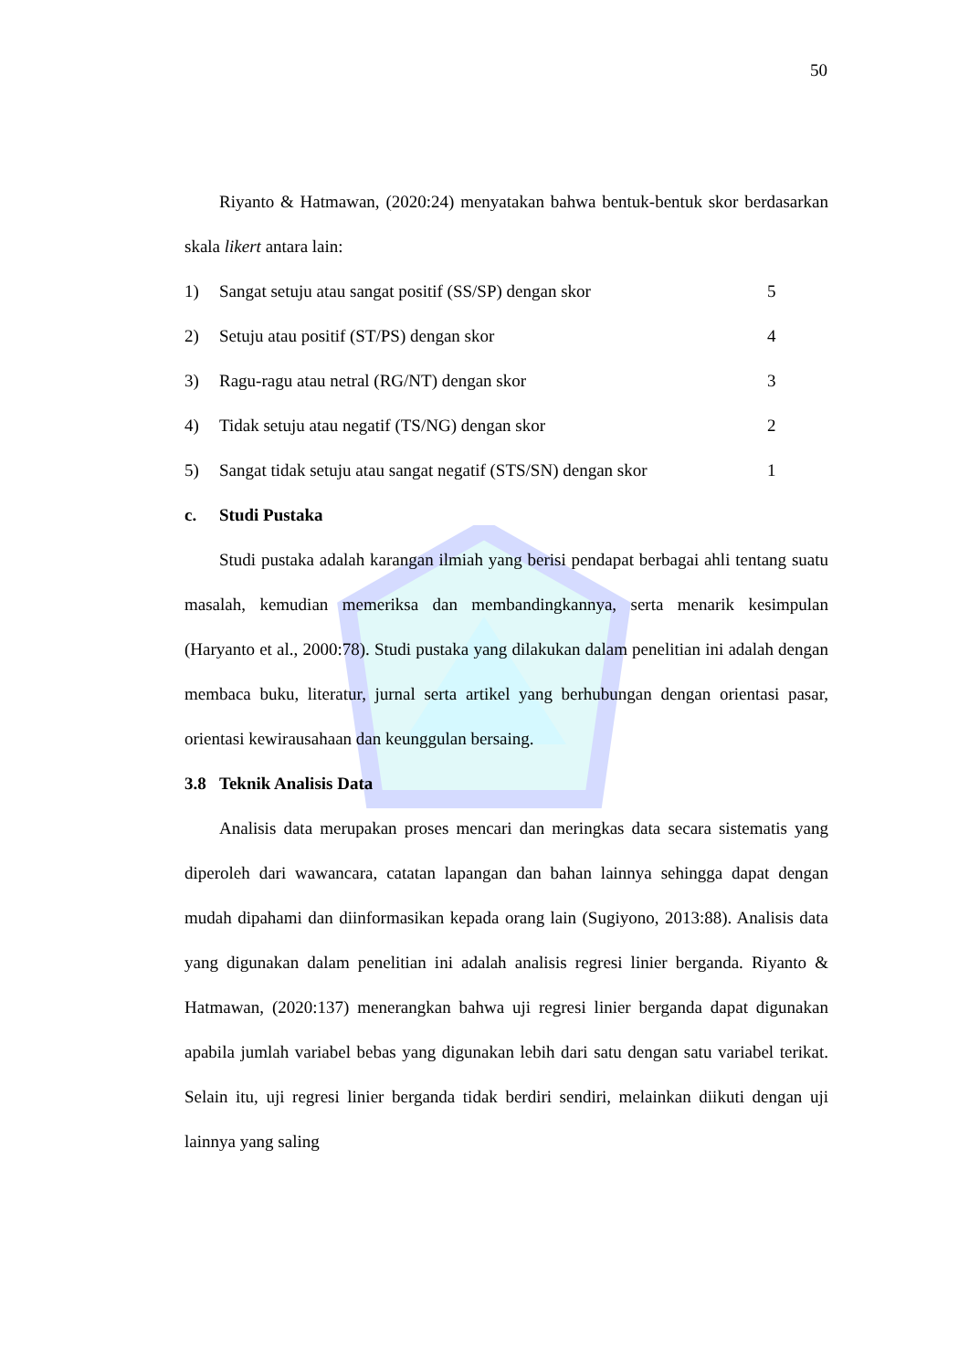50
Riyanto & Hatmawan, (2020:24) menyatakan bahwa bentuk-bentuk skor berdasarkan skala likert antara lain:
1) Sangat setuju atau sangat positif (SS/SP) dengan skor 5
2) Setuju atau positif (ST/PS) dengan skor 4
3) Ragu-ragu atau netral (RG/NT) dengan skor 3
4) Tidak setuju atau negatif (TS/NG) dengan skor 2
5) Sangat tidak setuju atau sangat negatif (STS/SN) dengan skor 1
c. Studi Pustaka
Studi pustaka adalah karangan ilmiah yang berisi pendapat berbagai ahli tentang suatu masalah, kemudian memeriksa dan membandingkannya, serta menarik kesimpulan (Haryanto et al., 2000:78). Studi pustaka yang dilakukan dalam penelitian ini adalah dengan membaca buku, literatur, jurnal serta artikel yang berhubungan dengan orientasi pasar, orientasi kewirausahaan dan keunggulan bersaing.
3.8 Teknik Analisis Data
Analisis data merupakan proses mencari dan meringkas data secara sistematis yang diperoleh dari wawancara, catatan lapangan dan bahan lainnya sehingga dapat dengan mudah dipahami dan diinformasikan kepada orang lain (Sugiyono, 2013:88). Analisis data yang digunakan dalam penelitian ini adalah analisis regresi linier berganda. Riyanto & Hatmawan, (2020:137) menerangkan bahwa uji regresi linier berganda dapat digunakan apabila jumlah variabel bebas yang digunakan lebih dari satu dengan satu variabel terikat. Selain itu, uji regresi linier berganda tidak berdiri sendiri, melainkan diikuti dengan uji lainnya yang saling